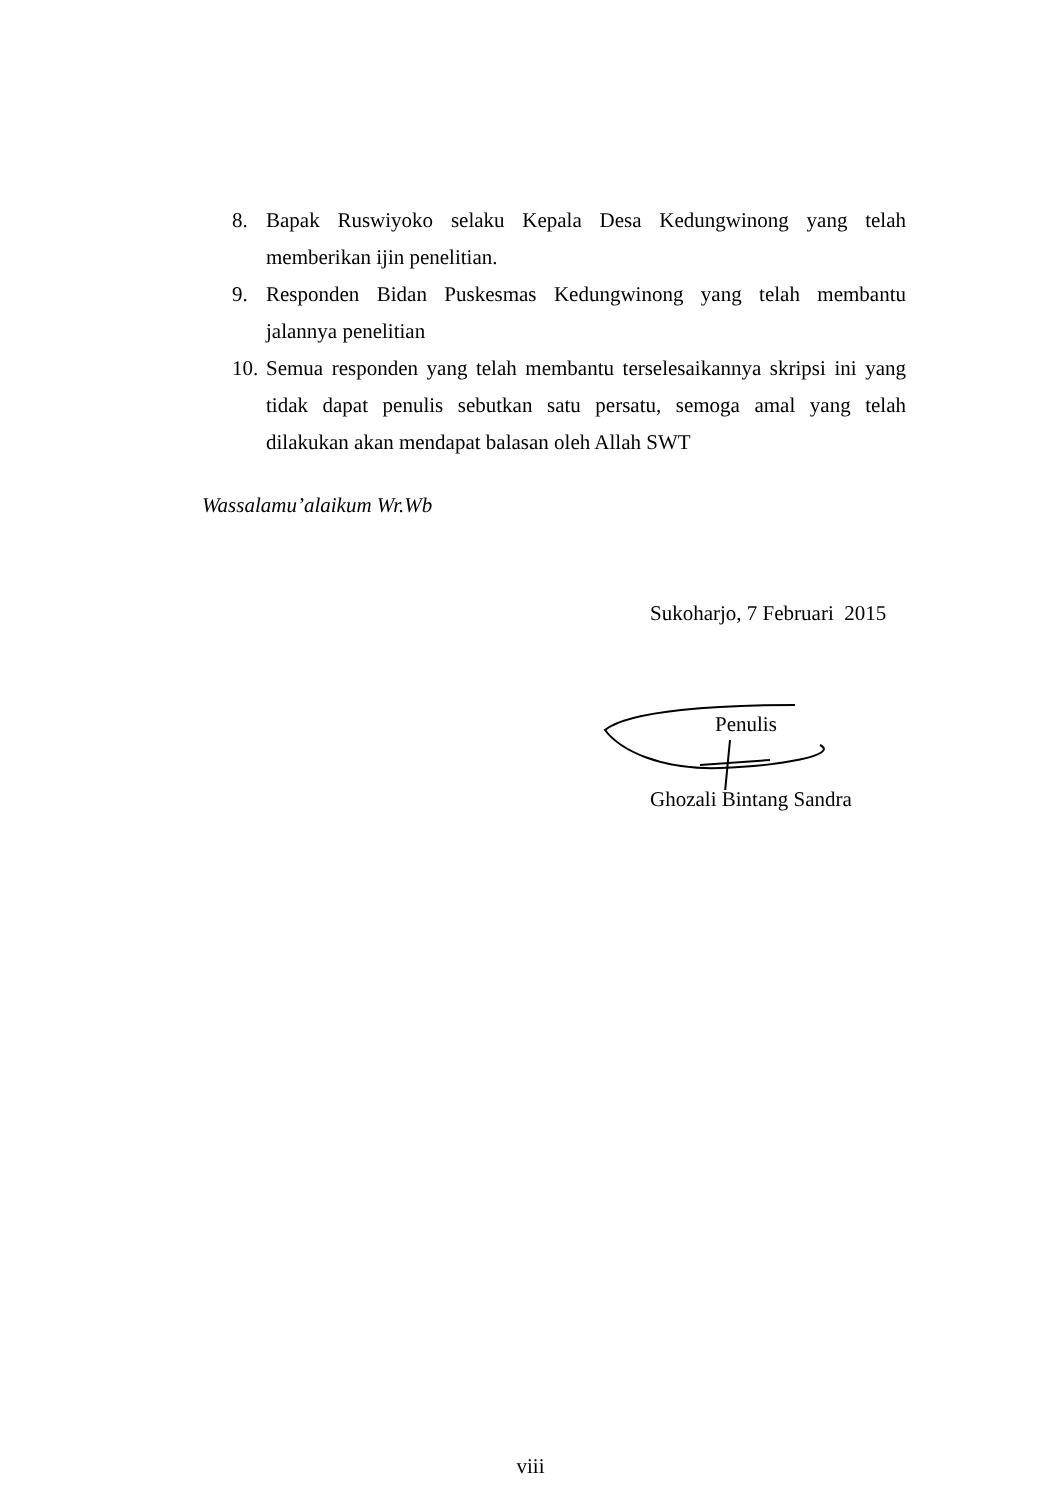8. Bapak Ruswiyoko selaku Kepala Desa Kedungwinong yang telah memberikan ijin penelitian.
9. Responden Bidan Puskesmas Kedungwinong yang telah membantu jalannya penelitian
10. Semua responden yang telah membantu terselesaikannya skripsi ini yang tidak dapat penulis sebutkan satu persatu, semoga amal yang telah dilakukan akan mendapat balasan oleh Allah SWT
Wassalamu’alaikum Wr.Wb
Sukoharjo, 7 Februari 2015
Penulis
Ghozali Bintang Sandra
viii